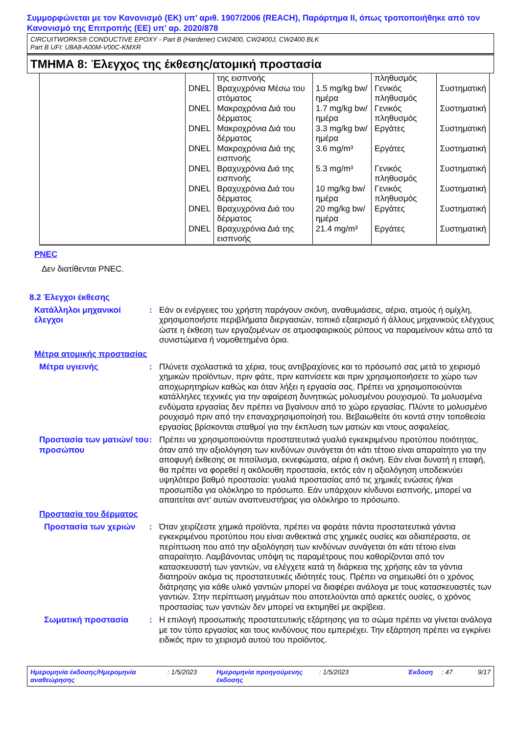Συμμορφώνεται με τον Κανονισμό (ΕΚ) υπ’ αριθ. 1907/2006 (REACH), Παράρτημα II, όπως τροποποιήθηκε από τον Κανονισμό της Επιτροπής (ΕΕ) υπ’ αρ. 2020/878
CIRCUITWORKS® CONDUCTIVE EPOXY - Part B (Hardener) CW2400, CW2400J, CW2400 BLK
Part B UFI: U8A8-A00M-V00C-KMXR
ΤΜΗΜΑ 8: Έλεγχος της έκθεσης/ατομική προστασία
| | | της εισπνοής | | πληθυσμός | |
| | DNEL | Βραχυχρόνια Μέσω του στόματος | 1.5 mg/kg bw/ημέρα | Γενικός πληθυσμός | Συστηματική |
| | DNEL | Μακροχρόνια Διά του δέρματος | 1.7 mg/kg bw/ημέρα | Γενικός πληθυσμός | Συστηματική |
| | DNEL | Μακροχρόνια Διά του δέρματος | 3.3 mg/kg bw/ημέρα | Εργάτες | Συστηματική |
| | DNEL | Μακροχρόνια Διά της εισπνοής | 3.6 mg/m³ | Εργάτες | Συστηματική |
| | DNEL | Βραχυχρόνια Διά της εισπνοής | 5.3 mg/m³ | Γενικός πληθυσμός | Συστηματική |
| | DNEL | Βραχυχρόνια Διά του δέρματος | 10 mg/kg bw/ημέρα | Γενικός πληθυσμός | Συστηματική |
| | DNEL | Βραχυχρόνια Διά του δέρματος | 20 mg/kg bw/ημέρα | Εργάτες | Συστηματική |
| | DNEL | Βραχυχρόνια Διά της εισπνοής | 21.4 mg/m³ | Εργάτες | Συστηματική |
PNEC
Δεν διατίθενται PNEC.
8.2 Έλεγχοι έκθεσης
Κατάλληλοι μηχανικοί έλεγχοι
: Εάν οι ενέργειες του χρήστη παράγουν σκόνη, αναθυμιάσεις, αέρια, ατμούς ή ομίχλη, χρησιμοποιήστε περιβλήματα διεργασιών, τοπικό εξαερισμό ή άλλους μηχανικούς ελέγχους ώστε η έκθεση των εργαζομένων σε ατμοσφαιρικούς ρύπους να παραμείνουν κάτω από τα συνιστώμενα ή νομοθετημένα όρια.
Μέτρα ατομικής προστασίας
Μέτρα υγιεινής : Πλύνετε σχολαστικά τα χέρια, τους αντιβραχίονες και το πρόσωπό σας μετά το χειρισμό χημικών προϊόντων, πριν φάτε, πριν καπνίσετε και πριν χρησιμοποιήσετε το χώρο των αποχωρητηρίων καθώς και όταν λήξει η εργασία σας. Πρέπει να χρησιμοποιούνται κατάλληλες τεχνικές για την αφαίρεση δυνητικώς μολυσμένου ρουχισμού. Τα μολυσμένα ενδύματα εργασίας δεν πρέπει να βγαίνουν από το χώρο εργασίας. Πλύντε το μολυσμένο ρουχισμό πριν από την επαναχρησιμοποίησή του. Βεβαιωθείτε ότι κοντά στην τοποθεσία εργασίας βρίσκονται σταθμοί για την έκπλυση των ματιών και ντους ασφαλείας.
Προστασία των ματιών/ του προσώπου
: Πρέπει να χρησιμοποιούνται προστατευτικά γυαλιά εγκεκριμένου προτύπου ποιότητας, όταν από την αξιολόγηση των κινδύνων συνάγεται ότι κάτι τέτοιο είναι απαραίτητο για την αποφυγή έκθεσης σε πιτσίλισμα, εκνεφώματα, αέρια ή σκόνη. Εάν είναι δυνατή η επαφή, θα πρέπει να φορεθεί η ακόλουθη προστασία, εκτός εάν η αξιολόγηση υποδεικνύει υψηλότερο βαθμό προστασία: γυαλιά προστασίας από τις χημικές ενώσεις ή/και προσωπίδα για ολόκληρο το πρόσωπο. Εάν υπάρχουν κίνδυνοι εισπνοής, μπορεί να απαιτείται αντ' αυτών αναπνευστήρας για ολόκληρο το πρόσωπο.
Προστασία του δέρματος
Προστασία των χεριών : Όταν χειρίζεστε χημικά προϊόντα, πρέπει να φοράτε πάντα προστατευτικά γάντια εγκεκριμένου προτύπου που είναι ανθεκτικά στις χημικές ουσίες και αδιαπέραστα, σε περίπτωση που από την αξιολόγηση των κινδύνων συνάγεται ότι κάτι τέτοιο είναι απαραίτητο. Λαμβάνοντας υπόψη τις παραμέτρους που καθορίζονται από τον κατασκευαστή των γαντιών, να ελέγχετε κατά τη διάρκεια της χρήσης εάν τα γάντια διατηρούν ακόμα τις προστατευτικές ιδιότητές τους. Πρέπει να σημειωθεί ότι ο χρόνος διάτρησης για κάθε υλικό γαντιών μπορεί να διαφέρει ανάλογα με τους κατασκευαστές των γαντιών. Στην περίπτωση μιγμάτων που αποτελούνται από αρκετές ουσίες, ο χρόνος προστασίας των γαντιών δεν μπορεί να εκτιμηθεί με ακρίβεια.
Σωματική προστασία : Η επιλογή προσωπικής προστατευτικής εξάρτησης για το σώμα πρέπει να γίνεται ανάλογα με τον τύπο εργασίας και τους κινδύνους που εμπεριέχει. Την εξάρτηση πρέπει να εγκρίνει ειδικός πριν το χειρισμό αυτού του προϊόντος.
Ημερομηνία έκδοσης/Ημερομηνία αναθεώρησης
: 1/5/2023 Ημερομηνία προηγούμενης έκδοσης
: 1/5/2023 Έκδοση : 47 9/17